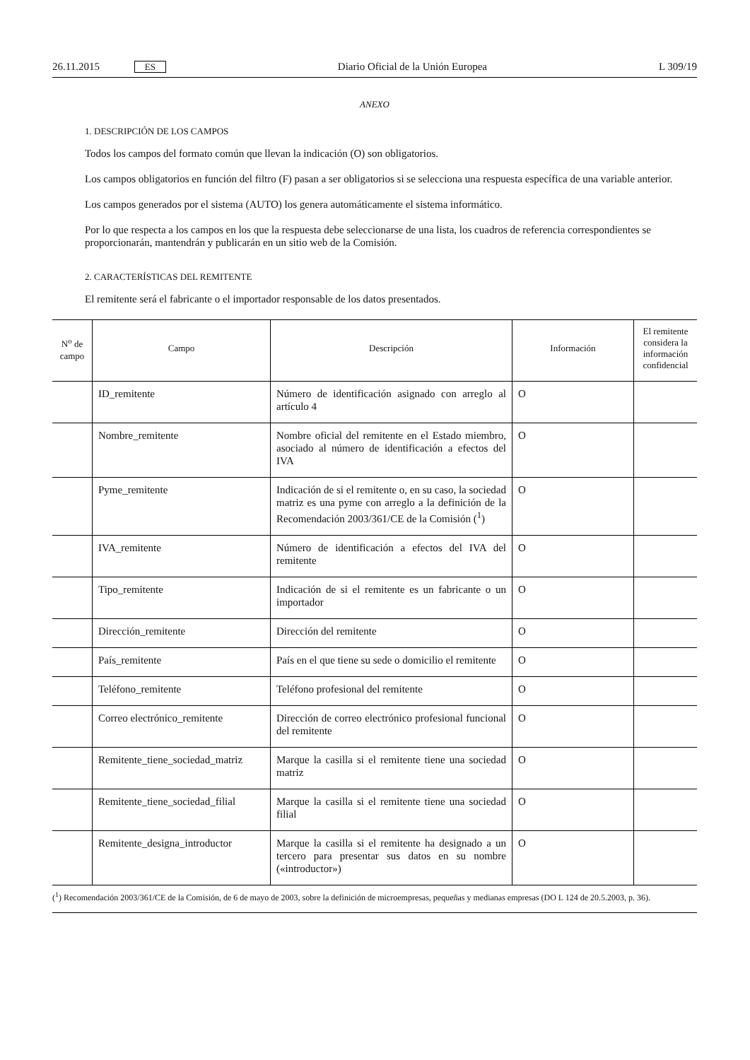26.11.2015 ES Diario Oficial de la Unión Europea L 309/19
ANEXO
1. DESCRIPCIÓN DE LOS CAMPOS
Todos los campos del formato común que llevan la indicación (O) son obligatorios.
Los campos obligatorios en función del filtro (F) pasan a ser obligatorios si se selecciona una respuesta específica de una variable anterior.
Los campos generados por el sistema (AUTO) los genera automáticamente el sistema informático.
Por lo que respecta a los campos en los que la respuesta debe seleccionarse de una lista, los cuadros de referencia correspondientes se proporcionarán, mantendrán y publicarán en un sitio web de la Comisión.
2. CARACTERÍSTICAS DEL REMITENTE
El remitente será el fabricante o el importador responsable de los datos presentados.
| N<sup>o</sup> de campo | Campo | Descripción | Información | El remitente considera la información confidencial |
| --- | --- | --- | --- | --- |
| | ID_remitente | Número de identificación asignado con arreglo al artículo 4 | O | |
| | Nombre_remitente | Nombre oficial del remitente en el Estado miembro, asociado al número de identificación a efectos del IVA | O | |
| | Pyme_remitente | Indicación de si el remitente o, en su caso, la sociedad matriz es una pyme con arreglo a la definición de la Recomendación 2003/361/CE de la Comisión (<sup>1</sup>) | O | |
| | IVA_remitente | Número de identificación a efectos del IVA del remitente | O | |
| | Tipo_remitente | Indicación de si el remitente es un fabricante o un importador | O | |
| | Dirección_remitente | Dirección del remitente | O | |
| | País_remitente | País en el que tiene su sede o domicilio el remitente | O | |
| | Teléfono_remitente | Teléfono profesional del remitente | O | |
| | Correo electrónico_remitente | Dirección de correo electrónico profesional funcional del remitente | O | |
| | Remitente_tiene_sociedad_matriz | Marque la casilla si el remitente tiene una sociedad matriz | O | |
| | Remitente_tiene_sociedad_filial | Marque la casilla si el remitente tiene una sociedad filial | O | |
| | Remitente_designa_introductor | Marque la casilla si el remitente ha designado a un tercero para presentar sus datos en su nombre («introductor») | O | |
(<sup>1</sup>) Recomendación 2003/361/CE de la Comisión, de 6 de mayo de 2003, sobre la definición de microempresas, pequeñas y medianas empresas (DO L 124 de 20.5.2003, p. 36).